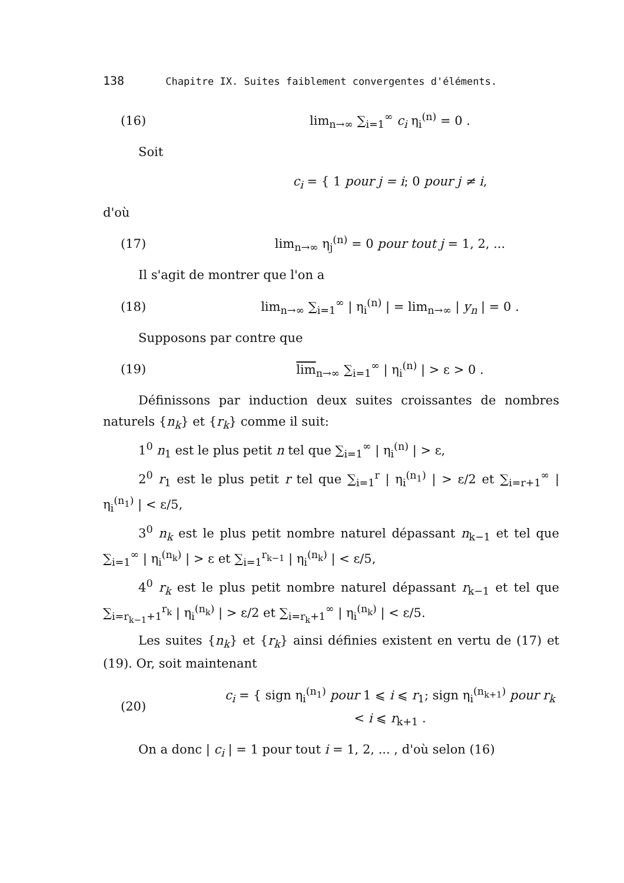138 Chapitre IX. Suites faiblement convergentes d'éléments.
(16) lim<sub>n→∞</sub> ∑<sub>i=1</sub><sup>∞</sup> c<sub>i</sub> η<sub>i</sub><sup>(n)</sup> = 0 .
Soit
c<sub>i</sub> = { 1 pour j = i; 0 pour j ≠ i,
d'où
(17) lim<sub>n→∞</sub> η<sub>j</sub><sup>(n)</sup> = 0 pour tout j = 1, 2, ...
Il s'agit de montrer que l'on a
(18) lim<sub>n→∞</sub> ∑<sub>i=1</sub><sup>∞</sup> | η<sub>i</sub><sup>(n)</sup> | = lim<sub>n→∞</sub> | y<sub>n</sub> | = 0 .
Supposons par contre que
(19) lim<sub>n→∞</sub> ∑<sub>i=1</sub><sup>∞</sup> | η<sub>i</sub><sup>(n)</sup> | > ε > 0 .
Définissons par induction deux suites croissantes de nombres naturels {n<sub>k</sub>} et {r<sub>k</sub>} comme il suit:
1<sup>0</sup> n<sub>1</sub> est le plus petit n tel que ∑<sub>i=1</sub><sup>∞</sup> | η<sub>i</sub><sup>(n)</sup> | > ε,
2<sup>0</sup> r<sub>1</sub> est le plus petit r tel que ∑<sub>i=1</sub><sup>r</sup> | η<sub>i</sub><sup>(n<sub>1</sub>)</sup> | > ε/2 et ∑<sub>i=r+1</sub><sup>∞</sup> | η<sub>i</sub><sup>(n<sub>1</sub>)</sup> | < ε/5,
3<sup>0</sup> n<sub>k</sub> est le plus petit nombre naturel dépassant n<sub>k−1</sub> et tel que ∑<sub>i=1</sub><sup>∞</sup> | η<sub>i</sub><sup>(n<sub>k</sub>)</sup> | > ε et ∑<sub>i=1</sub><sup>r<sub>k−1</sub></sup> | η<sub>i</sub><sup>(n<sub>k</sub>)</sup> | < ε/5,
4<sup>0</sup> r<sub>k</sub> est le plus petit nombre naturel dépassant r<sub>k−1</sub> et tel que ∑<sub>i=r<sub>k−1</sub>+1</sub><sup>r<sub>k</sub></sup> | η<sub>i</sub><sup>(n<sub>k</sub>)</sup> | > ε/2 et ∑<sub>i=r<sub>k</sub>+1</sub><sup>∞</sup> | η<sub>i</sub><sup>(n<sub>k</sub>)</sup> | < ε/5.
Les suites {n<sub>k</sub>} et {r<sub>k</sub>} ainsi définies existent en vertu de (17) et (19). Or, soit maintenant
(20) c<sub>i</sub> = { sign η<sub>i</sub><sup>(n<sub>1</sub>)</sup> pour 1 ⩽ i ⩽ r<sub>1</sub>; sign η<sub>i</sub><sup>(n<sub>k+1</sub>)</sup> pour r<sub>k</sub> < i ⩽ r<sub>k+1</sub> .
On a donc | c<sub>i</sub> | = 1 pour tout i = 1, 2, ... , d'où selon (16)